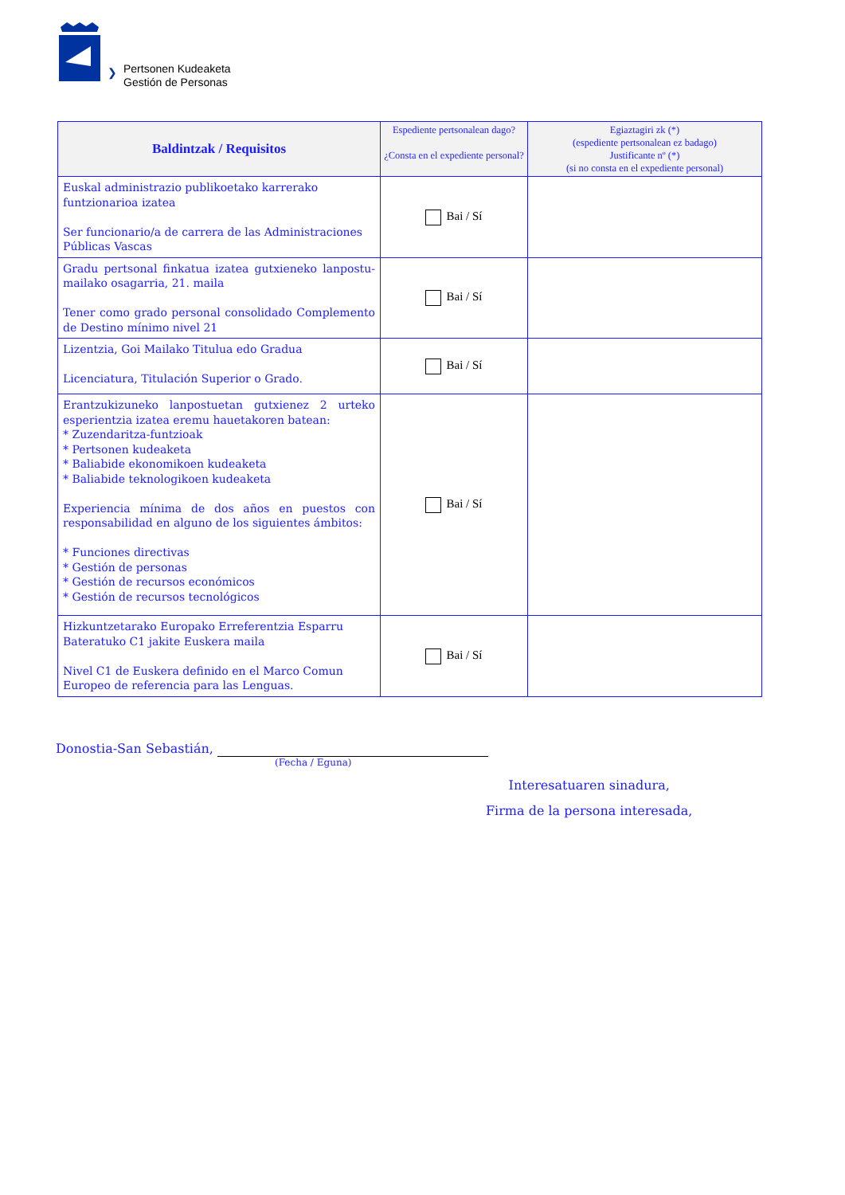❯
Pertsonen Kudeaketa
Gestión de Personas
| Baldintzak / Requisitos | Espediente pertsonalean dago? ¿Consta en el expediente personal? | Egiaztagiri zk (*) (espediente pertsonalean ez badago) Justificante nº (*) (si no consta en el expediente personal) |
| --- | --- | --- |
| Euskal administrazio publikoetako karrerako funtzionarioa izatea Ser funcionario/a de carrera de las Administraciones Públicas Vascas | Bai / Sí | |
| Gradu pertsonal finkatua izatea gutxieneko lanpostu-mailako osagarria, 21. maila Tener como grado personal consolidado Complemento de Destino mínimo nivel 21 | Bai / Sí | |
| Lizentzia, Goi Mailako Titulua edo Gradua Licenciatura, Titulación Superior o Grado. | Bai / Sí | |
| Erantzukizuneko lanpostuetan gutxienez 2 urteko esperientzia izatea eremu hauetakoren batean: * Zuzendaritza-funtzioak * Pertsonen kudeaketa * Baliabide ekonomikoen kudeaketa * Baliabide teknologikoen kudeaketa Experiencia mínima de dos años en puestos con responsabilidad en alguno de los siguientes ámbitos: * Funciones directivas * Gestión de personas * Gestión de recursos económicos * Gestión de recursos tecnológicos | Bai / Sí | |
| Hizkuntzetarako Europako Erreferentzia Esparru Bateratuko C1 jakite Euskera maila Nivel C1 de Euskera definido en el Marco Comun Europeo de referencia para las Lenguas. | Bai / Sí | |
Donostia-San Sebastián,
(Fecha / Eguna)
Interesatuaren sinadura,
Firma de la persona interesada,